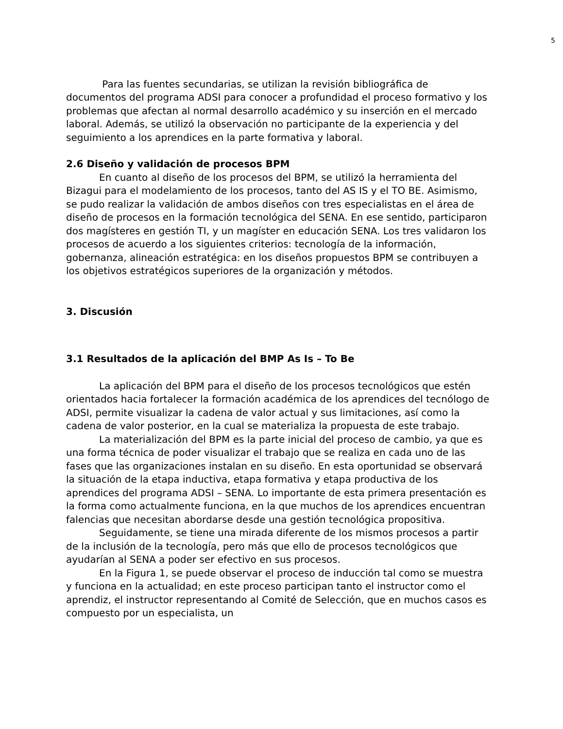5
Para las fuentes secundarias, se utilizan la revisión bibliográfica de documentos del programa ADSI para conocer a profundidad el proceso formativo y los problemas que afectan al normal desarrollo académico y su inserción en el mercado laboral. Además, se utilizó la observación no participante de la experiencia y del seguimiento a los aprendices en la parte formativa y laboral.
2.6 Diseño y validación de procesos BPM
En cuanto al diseño de los procesos del BPM, se utilizó la herramienta del Bizagui para el modelamiento de los procesos, tanto del AS IS y el TO BE. Asimismo, se pudo realizar la validación de ambos diseños con tres especialistas en el área de diseño de procesos en la formación tecnológica del SENA. En ese sentido, participaron dos magísteres en gestión TI, y un magíster en educación SENA. Los tres validaron los procesos de acuerdo a los siguientes criterios: tecnología de la información, gobernanza, alineación estratégica: en los diseños propuestos BPM se contribuyen a los objetivos estratégicos superiores de la organización y métodos.
3. Discusión
3.1 Resultados de la aplicación del BMP As Is – To Be
La aplicación del BPM para el diseño de los procesos tecnológicos que estén orientados hacia fortalecer la formación académica de los aprendices del tecnólogo de ADSI, permite visualizar la cadena de valor actual y sus limitaciones, así como la cadena de valor posterior, en la cual se materializa la propuesta de este trabajo.
La materialización del BPM es la parte inicial del proceso de cambio, ya que es una forma técnica de poder visualizar el trabajo que se realiza en cada uno de las fases que las organizaciones instalan en su diseño. En esta oportunidad se observará la situación de la etapa inductiva, etapa formativa y etapa productiva de los aprendices del programa ADSI – SENA. Lo importante de esta primera presentación es la forma como actualmente funciona, en la que muchos de los aprendices encuentran falencias que necesitan abordarse desde una gestión tecnológica propositiva.
Seguidamente, se tiene una mirada diferente de los mismos procesos a partir de la inclusión de la tecnología, pero más que ello de procesos tecnológicos que ayudarían al SENA a poder ser efectivo en sus procesos.
En la Figura 1, se puede observar el proceso de inducción tal como se muestra y funciona en la actualidad; en este proceso participan tanto el instructor como el aprendiz, el instructor representando al Comité de Selección, que en muchos casos es compuesto por un especialista, un